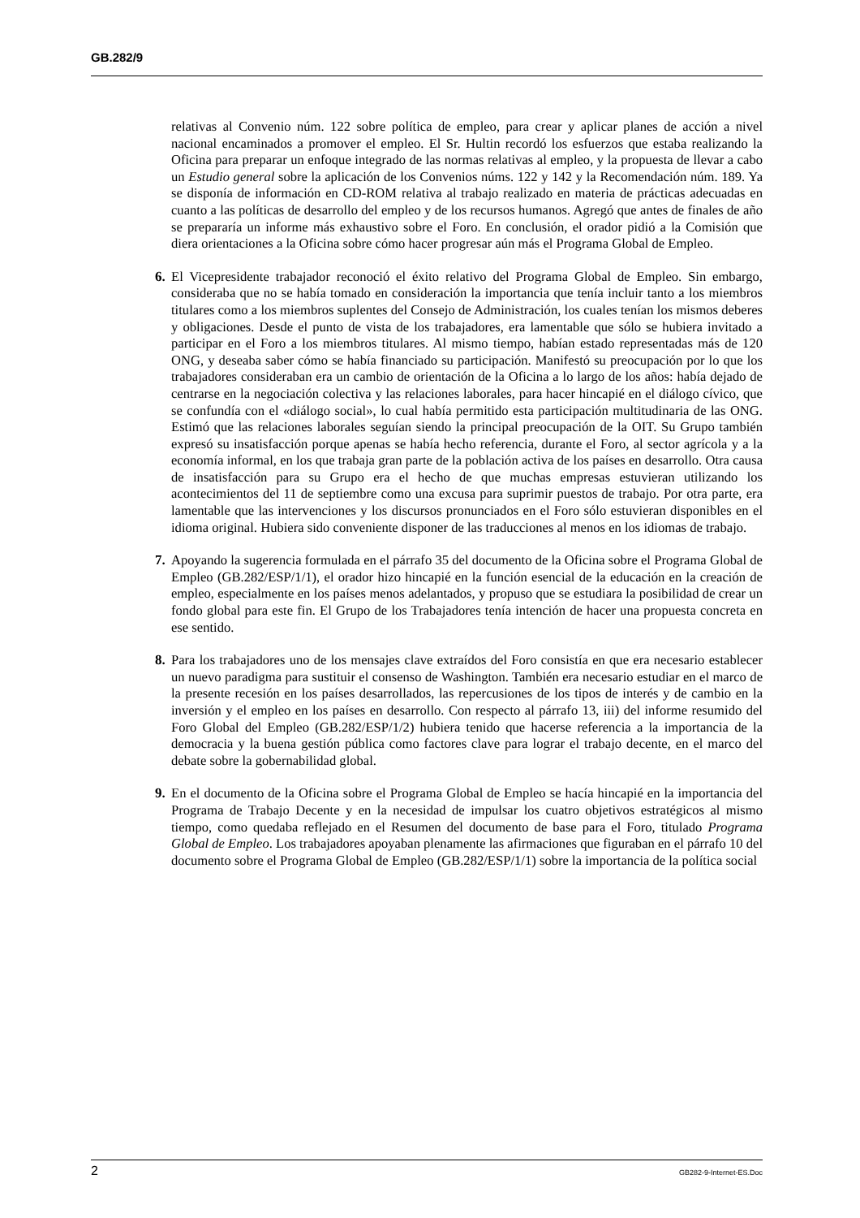GB.282/9
relativas al Convenio núm. 122 sobre política de empleo, para crear y aplicar planes de acción a nivel nacional encaminados a promover el empleo. El Sr. Hultin recordó los esfuerzos que estaba realizando la Oficina para preparar un enfoque integrado de las normas relativas al empleo, y la propuesta de llevar a cabo un Estudio general sobre la aplicación de los Convenios núms. 122 y 142 y la Recomendación núm. 189. Ya se disponía de información en CD-ROM relativa al trabajo realizado en materia de prácticas adecuadas en cuanto a las políticas de desarrollo del empleo y de los recursos humanos. Agregó que antes de finales de año se prepararía un informe más exhaustivo sobre el Foro. En conclusión, el orador pidió a la Comisión que diera orientaciones a la Oficina sobre cómo hacer progresar aún más el Programa Global de Empleo.
6. El Vicepresidente trabajador reconoció el éxito relativo del Programa Global de Empleo. Sin embargo, consideraba que no se había tomado en consideración la importancia que tenía incluir tanto a los miembros titulares como a los miembros suplentes del Consejo de Administración, los cuales tenían los mismos deberes y obligaciones. Desde el punto de vista de los trabajadores, era lamentable que sólo se hubiera invitado a participar en el Foro a los miembros titulares. Al mismo tiempo, habían estado representadas más de 120 ONG, y deseaba saber cómo se había financiado su participación. Manifestó su preocupación por lo que los trabajadores consideraban era un cambio de orientación de la Oficina a lo largo de los años: había dejado de centrarse en la negociación colectiva y las relaciones laborales, para hacer hincapié en el diálogo cívico, que se confundía con el «diálogo social», lo cual había permitido esta participación multitudinaria de las ONG. Estimó que las relaciones laborales seguían siendo la principal preocupación de la OIT. Su Grupo también expresó su insatisfacción porque apenas se había hecho referencia, durante el Foro, al sector agrícola y a la economía informal, en los que trabaja gran parte de la población activa de los países en desarrollo. Otra causa de insatisfacción para su Grupo era el hecho de que muchas empresas estuvieran utilizando los acontecimientos del 11 de septiembre como una excusa para suprimir puestos de trabajo. Por otra parte, era lamentable que las intervenciones y los discursos pronunciados en el Foro sólo estuvieran disponibles en el idioma original. Hubiera sido conveniente disponer de las traducciones al menos en los idiomas de trabajo.
7. Apoyando la sugerencia formulada en el párrafo 35 del documento de la Oficina sobre el Programa Global de Empleo (GB.282/ESP/1/1), el orador hizo hincapié en la función esencial de la educación en la creación de empleo, especialmente en los países menos adelantados, y propuso que se estudiara la posibilidad de crear un fondo global para este fin. El Grupo de los Trabajadores tenía intención de hacer una propuesta concreta en ese sentido.
8. Para los trabajadores uno de los mensajes clave extraídos del Foro consistía en que era necesario establecer un nuevo paradigma para sustituir el consenso de Washington. También era necesario estudiar en el marco de la presente recesión en los países desarrollados, las repercusiones de los tipos de interés y de cambio en la inversión y el empleo en los países en desarrollo. Con respecto al párrafo 13, iii) del informe resumido del Foro Global del Empleo (GB.282/ESP/1/2) hubiera tenido que hacerse referencia a la importancia de la democracia y la buena gestión pública como factores clave para lograr el trabajo decente, en el marco del debate sobre la gobernabilidad global.
9. En el documento de la Oficina sobre el Programa Global de Empleo se hacía hincapié en la importancia del Programa de Trabajo Decente y en la necesidad de impulsar los cuatro objetivos estratégicos al mismo tiempo, como quedaba reflejado en el Resumen del documento de base para el Foro, titulado Programa Global de Empleo. Los trabajadores apoyaban plenamente las afirmaciones que figuraban en el párrafo 10 del documento sobre el Programa Global de Empleo (GB.282/ESP/1/1) sobre la importancia de la política social
2 GB282-9-Internet-ES.Doc